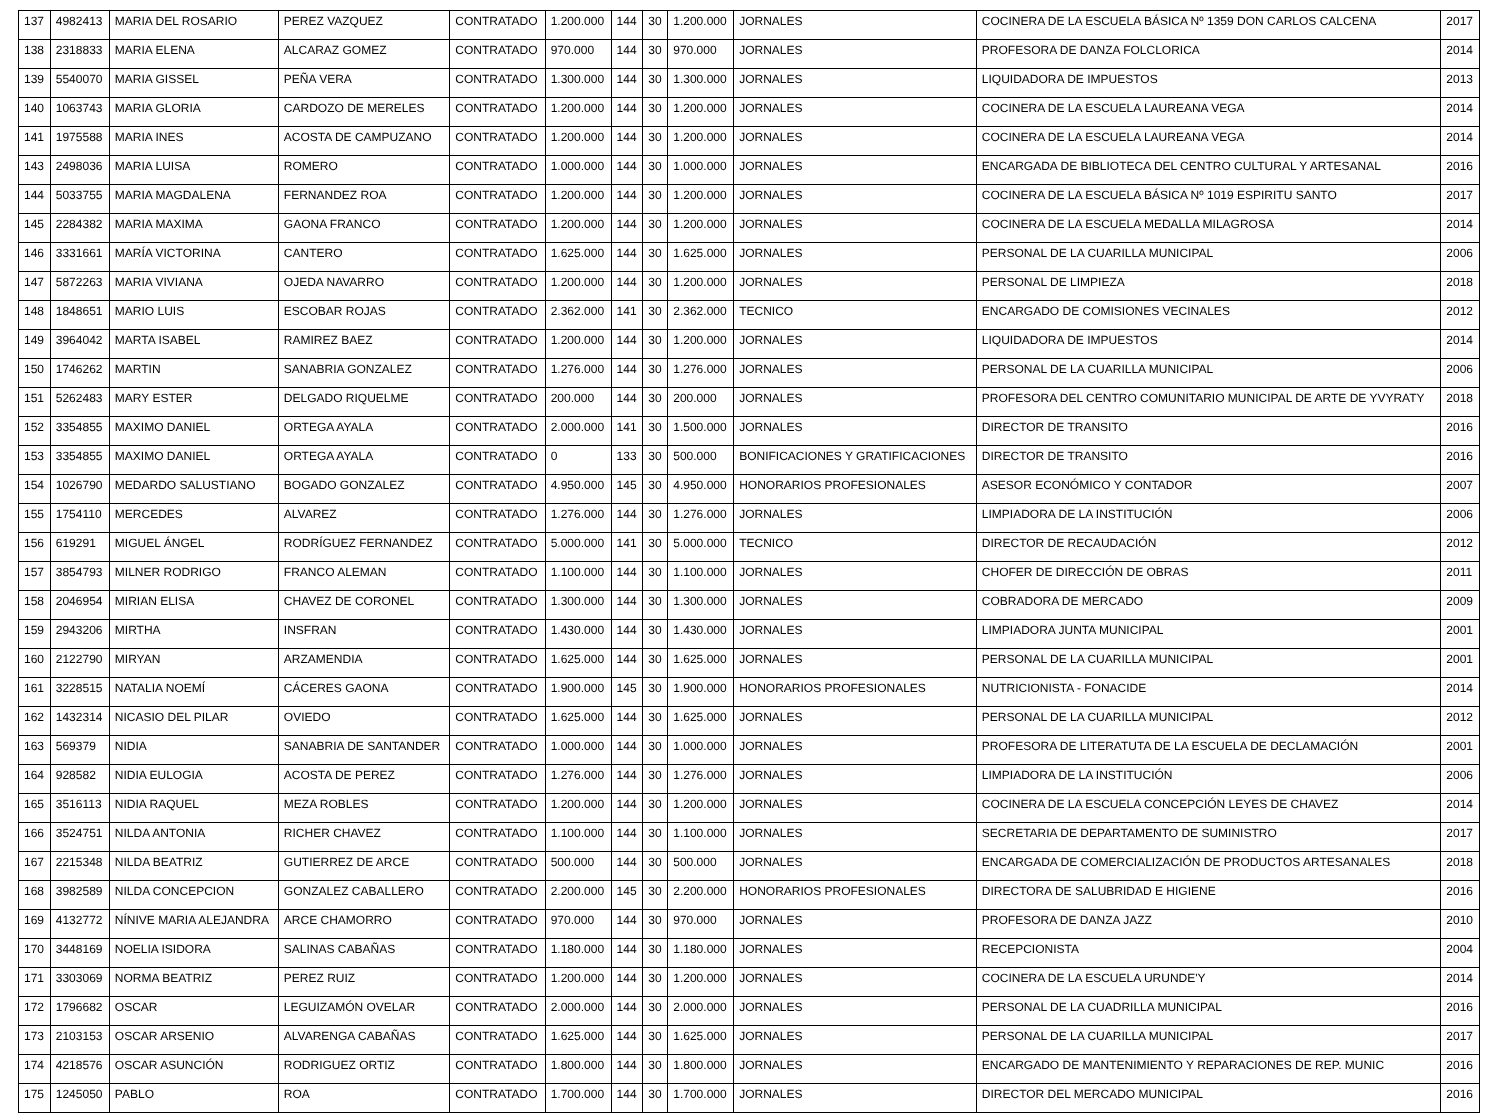| 137 | 4982413 | MARIA DEL ROSARIO | PEREZ VAZQUEZ | CONTRATADO | 1.200.000 | 144 | 30 | 1.200.000 | JORNALES | COCINERA DE LA ESCUELA BÁSICA Nº 1359 DON CARLOS CALCENA | 2017 |
| 138 | 2318833 | MARIA ELENA | ALCARAZ GOMEZ | CONTRATADO | 970.000 | 144 | 30 | 970.000 | JORNALES | PROFESORA DE DANZA FOLCLORICA | 2014 |
| 139 | 5540070 | MARIA GISSEL | PEÑA VERA | CONTRATADO | 1.300.000 | 144 | 30 | 1.300.000 | JORNALES | LIQUIDADORA DE IMPUESTOS | 2013 |
| 140 | 1063743 | MARIA GLORIA | CARDOZO DE MERELES | CONTRATADO | 1.200.000 | 144 | 30 | 1.200.000 | JORNALES | COCINERA DE LA ESCUELA LAUREANA VEGA | 2014 |
| 141 | 1975588 | MARIA INES | ACOSTA DE CAMPUZANO | CONTRATADO | 1.200.000 | 144 | 30 | 1.200.000 | JORNALES | COCINERA DE LA ESCUELA LAUREANA VEGA | 2014 |
| 143 | 2498036 | MARIA LUISA | ROMERO | CONTRATADO | 1.000.000 | 144 | 30 | 1.000.000 | JORNALES | ENCARGADA DE BIBLIOTECA DEL CENTRO CULTURAL Y ARTESANAL | 2016 |
| 144 | 5033755 | MARIA MAGDALENA | FERNANDEZ ROA | CONTRATADO | 1.200.000 | 144 | 30 | 1.200.000 | JORNALES | COCINERA DE LA ESCUELA BÁSICA Nº 1019 ESPIRITU SANTO | 2017 |
| 145 | 2284382 | MARIA MAXIMA | GAONA FRANCO | CONTRATADO | 1.200.000 | 144 | 30 | 1.200.000 | JORNALES | COCINERA DE LA ESCUELA MEDALLA MILAGROSA | 2014 |
| 146 | 3331661 | MARÍA VICTORINA | CANTERO | CONTRATADO | 1.625.000 | 144 | 30 | 1.625.000 | JORNALES | PERSONAL DE LA CUARILLA MUNICIPAL | 2006 |
| 147 | 5872263 | MARIA VIVIANA | OJEDA NAVARRO | CONTRATADO | 1.200.000 | 144 | 30 | 1.200.000 | JORNALES | PERSONAL DE LIMPIEZA | 2018 |
| 148 | 1848651 | MARIO LUIS | ESCOBAR ROJAS | CONTRATADO | 2.362.000 | 141 | 30 | 2.362.000 | TECNICO | ENCARGADO DE COMISIONES VECINALES | 2012 |
| 149 | 3964042 | MARTA ISABEL | RAMIREZ BAEZ | CONTRATADO | 1.200.000 | 144 | 30 | 1.200.000 | JORNALES | LIQUIDADORA DE IMPUESTOS | 2014 |
| 150 | 1746262 | MARTIN | SANABRIA GONZALEZ | CONTRATADO | 1.276.000 | 144 | 30 | 1.276.000 | JORNALES | PERSONAL DE LA CUARILLA MUNICIPAL | 2006 |
| 151 | 5262483 | MARY ESTER | DELGADO RIQUELME | CONTRATADO | 200.000 | 144 | 30 | 200.000 | JORNALES | PROFESORA DEL CENTRO COMUNITARIO MUNICIPAL DE ARTE DE YVYRATY | 2018 |
| 152 | 3354855 | MAXIMO DANIEL | ORTEGA AYALA | CONTRATADO | 2.000.000 | 141 | 30 | 1.500.000 | JORNALES | DIRECTOR DE TRANSITO | 2016 |
| 153 | 3354855 | MAXIMO DANIEL | ORTEGA AYALA | CONTRATADO | 0 | 133 | 30 | 500.000 | BONIFICACIONES Y GRATIFICACIONES | DIRECTOR DE TRANSITO | 2016 |
| 154 | 1026790 | MEDARDO SALUSTIANO | BOGADO GONZALEZ | CONTRATADO | 4.950.000 | 145 | 30 | 4.950.000 | HONORARIOS PROFESIONALES | ASESOR ECONÓMICO Y CONTADOR | 2007 |
| 155 | 1754110 | MERCEDES | ALVAREZ | CONTRATADO | 1.276.000 | 144 | 30 | 1.276.000 | JORNALES | LIMPIADORA DE LA INSTITUCIÓN | 2006 |
| 156 | 619291 | MIGUEL ÁNGEL | RODRÍGUEZ FERNANDEZ | CONTRATADO | 5.000.000 | 141 | 30 | 5.000.000 | TECNICO | DIRECTOR DE RECAUDACIÓN | 2012 |
| 157 | 3854793 | MILNER RODRIGO | FRANCO ALEMAN | CONTRATADO | 1.100.000 | 144 | 30 | 1.100.000 | JORNALES | CHOFER DE DIRECCIÓN DE OBRAS | 2011 |
| 158 | 2046954 | MIRIAN ELISA | CHAVEZ DE CORONEL | CONTRATADO | 1.300.000 | 144 | 30 | 1.300.000 | JORNALES | COBRADORA DE MERCADO | 2009 |
| 159 | 2943206 | MIRTHA | INSFRAN | CONTRATADO | 1.430.000 | 144 | 30 | 1.430.000 | JORNALES | LIMPIADORA JUNTA MUNICIPAL | 2001 |
| 160 | 2122790 | MIRYAN | ARZAMENDIA | CONTRATADO | 1.625.000 | 144 | 30 | 1.625.000 | JORNALES | PERSONAL DE LA CUARILLA MUNICIPAL | 2001 |
| 161 | 3228515 | NATALIA NOEMÍ | CÁCERES GAONA | CONTRATADO | 1.900.000 | 145 | 30 | 1.900.000 | HONORARIOS PROFESIONALES | NUTRICIONISTA - FONACIDE | 2014 |
| 162 | 1432314 | NICASIO DEL PILAR | OVIEDO | CONTRATADO | 1.625.000 | 144 | 30 | 1.625.000 | JORNALES | PERSONAL DE LA CUARILLA MUNICIPAL | 2012 |
| 163 | 569379 | NIDIA | SANABRIA DE SANTANDER | CONTRATADO | 1.000.000 | 144 | 30 | 1.000.000 | JORNALES | PROFESORA DE LITERATUTA DE LA ESCUELA DE DECLAMACIÓN | 2001 |
| 164 | 928582 | NIDIA EULOGIA | ACOSTA DE PEREZ | CONTRATADO | 1.276.000 | 144 | 30 | 1.276.000 | JORNALES | LIMPIADORA DE LA INSTITUCIÓN | 2006 |
| 165 | 3516113 | NIDIA RAQUEL | MEZA ROBLES | CONTRATADO | 1.200.000 | 144 | 30 | 1.200.000 | JORNALES | COCINERA DE LA ESCUELA CONCEPCIÓN LEYES DE CHAVEZ | 2014 |
| 166 | 3524751 | NILDA ANTONIA | RICHER CHAVEZ | CONTRATADO | 1.100.000 | 144 | 30 | 1.100.000 | JORNALES | SECRETARIA DE DEPARTAMENTO DE SUMINISTRO | 2017 |
| 167 | 2215348 | NILDA BEATRIZ | GUTIERREZ DE ARCE | CONTRATADO | 500.000 | 144 | 30 | 500.000 | JORNALES | ENCARGADA DE COMERCIALIZACIÓN DE PRODUCTOS ARTESANALES | 2018 |
| 168 | 3982589 | NILDA CONCEPCION | GONZALEZ CABALLERO | CONTRATADO | 2.200.000 | 145 | 30 | 2.200.000 | HONORARIOS PROFESIONALES | DIRECTORA DE SALUBRIDAD E HIGIENE | 2016 |
| 169 | 4132772 | NÍNIVE MARIA ALEJANDRA | ARCE CHAMORRO | CONTRATADO | 970.000 | 144 | 30 | 970.000 | JORNALES | PROFESORA DE DANZA JAZZ | 2010 |
| 170 | 3448169 | NOELIA ISIDORA | SALINAS CABAÑAS | CONTRATADO | 1.180.000 | 144 | 30 | 1.180.000 | JORNALES | RECEPCIONISTA | 2004 |
| 171 | 3303069 | NORMA BEATRIZ | PEREZ RUIZ | CONTRATADO | 1.200.000 | 144 | 30 | 1.200.000 | JORNALES | COCINERA DE LA ESCUELA URUNDE'Y | 2014 |
| 172 | 1796682 | OSCAR | LEGUIZAMÓN OVELAR | CONTRATADO | 2.000.000 | 144 | 30 | 2.000.000 | JORNALES | PERSONAL DE LA CUADRILLA MUNICIPAL | 2016 |
| 173 | 2103153 | OSCAR ARSENIO | ALVARENGA CABAÑAS | CONTRATADO | 1.625.000 | 144 | 30 | 1.625.000 | JORNALES | PERSONAL DE LA CUARILLA MUNICIPAL | 2017 |
| 174 | 4218576 | OSCAR ASUNCIÓN | RODRIGUEZ ORTIZ | CONTRATADO | 1.800.000 | 144 | 30 | 1.800.000 | JORNALES | ENCARGADO DE MANTENIMIENTO Y REPARACIONES DE REP. MUNIC | 2016 |
| 175 | 1245050 | PABLO | ROA | CONTRATADO | 1.700.000 | 144 | 30 | 1.700.000 | JORNALES | DIRECTOR DEL MERCADO MUNICIPAL | 2016 |